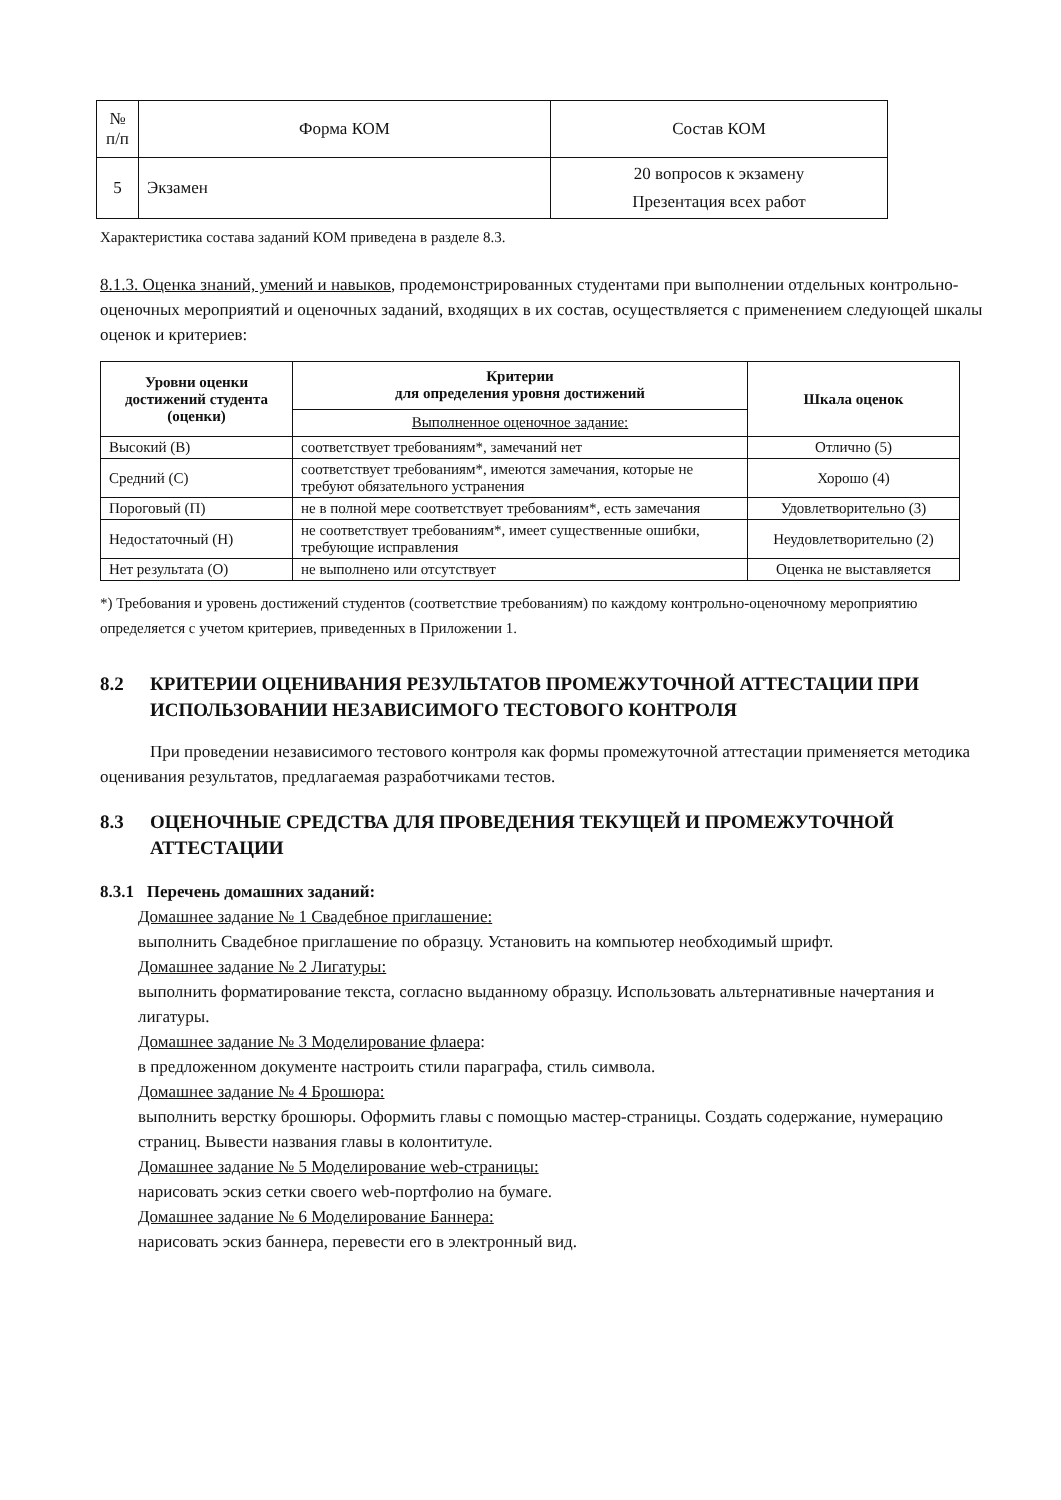| № п/п | Форма КОМ | Состав КОМ |
| --- | --- | --- |
| 5 | Экзамен | 20 вопросов к экзамену Презентация всех работ |
Характеристика состава заданий КОМ приведена в разделе 8.3.
8.1.3. Оценка знаний, умений и навыков, продемонстрированных студентами при выполнении отдельных контрольно-оценочных мероприятий и оценочных заданий, входящих в их состав, осуществляется с применением следующей шкалы оценок и критериев:
| Уровни оценки достижений студента (оценки) | Критерии для определения уровня достижений | Шкала оценок |
| --- | --- | --- |
| | Выполненное оценочное задание: | |
| Высокий (В) | соответствует требованиям*, замечаний нет | Отлично (5) |
| Средний (С) | соответствует требованиям*, имеются замечания, которые не требуют обязательного устранения | Хорошо (4) |
| Пороговый (П) | не в полной мере соответствует требованиям*, есть замечания | Удовлетворительно (3) |
| Недостаточный (Н) | не соответствует требованиям*, имеет существенные ошибки, требующие исправления | Неудовлетворительно (2) |
| Нет результата (О) | не выполнено или отсутствует | Оценка не выставляется |
*) Требования и уровень достижений студентов (соответствие требованиям) по каждому контрольно-оценочному мероприятию определяется с учетом критериев, приведенных в Приложении 1.
8.2 КРИТЕРИИ ОЦЕНИВАНИЯ РЕЗУЛЬТАТОВ ПРОМЕЖУТОЧНОЙ АТТЕСТАЦИИ ПРИ ИСПОЛЬЗОВАНИИ НЕЗАВИСИМОГО ТЕСТОВОГО КОНТРОЛЯ
При проведении независимого тестового контроля как формы промежуточной аттестации применяется методика оценивания результатов, предлагаемая разработчиками тестов.
8.3 ОЦЕНОЧНЫЕ СРЕДСТВА ДЛЯ ПРОВЕДЕНИЯ ТЕКУЩЕЙ И ПРОМЕЖУТОЧНОЙ АТТЕСТАЦИИ
8.3.1 Перечень домашних заданий:
Домашнее задание № 1 Свадебное приглашение:
выполнить Свадебное приглашение по образцу. Установить на компьютер необходимый шрифт.
Домашнее задание № 2 Лигатуры:
выполнить форматирование текста, согласно выданному образцу. Использовать альтернативные начертания и лигатуры.
Домашнее задание № 3 Моделирование флаера:
в предложенном документе настроить стили параграфа, стиль символа.
Домашнее задание № 4 Брошюра:
выполнить верстку брошюры. Оформить главы с помощью мастер-страницы. Создать содержание, нумерацию страниц. Вывести названия главы в колонтитуле.
Домашнее задание № 5 Моделирование web-страницы:
нарисовать эскиз сетки своего web-портфолио на бумаге.
Домашнее задание № 6 Моделирование Баннера:
нарисовать эскиз баннера, перевести его в электронный вид.